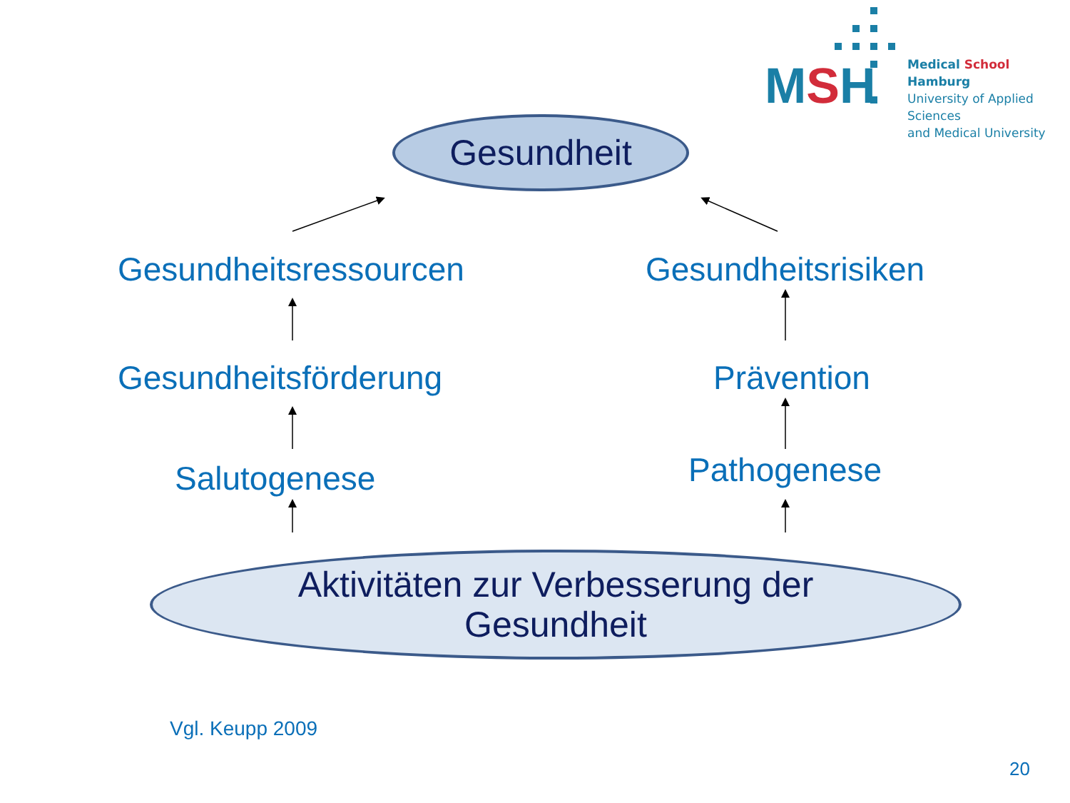MSH
Medical School Hamburg
University of Applied Sciences
and Medical University
Gesundheit
Gesundheitsressourcen Gesundheitsrisiken
Gesundheitsförderung Prävention
Salutogenese Pathogenese
Aktivitäten zur Verbesserung der
Gesundheit
Vgl. Keupp 2009
20